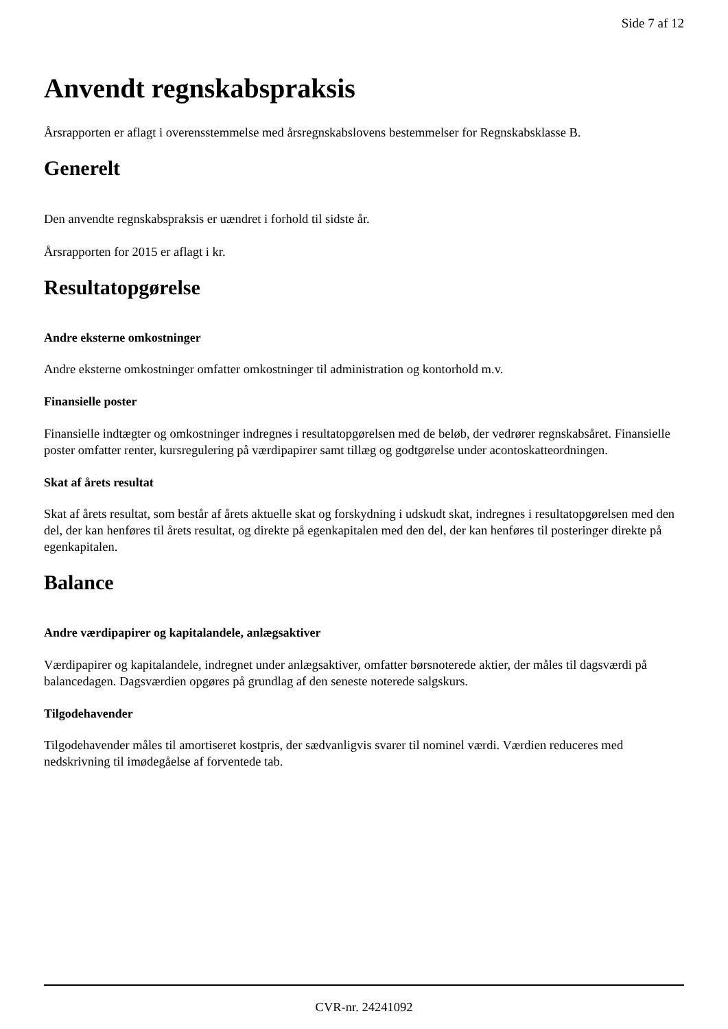Side 7 af 12
Anvendt regnskabspraksis
Årsrapporten er aflagt i overensstemmelse med årsregnskabslovens bestemmelser for Regnskabsklasse B.
Generelt
Den anvendte regnskabspraksis er uændret i forhold til sidste år.
Årsrapporten for 2015 er aflagt i kr.
Resultatopgørelse
Andre eksterne omkostninger
Andre eksterne omkostninger omfatter omkostninger til administration og kontorhold m.v.
Finansielle poster
Finansielle indtægter og omkostninger indregnes i resultatopgørelsen med de beløb, der vedrører regnskabsåret. Finansielle poster omfatter renter, kursregulering på værdipapirer samt tillæg og godtgørelse under acontoskatteordningen.
Skat af årets resultat
Skat af årets resultat, som består af årets aktuelle skat og forskydning i udskudt skat, indregnes i resultatopgørelsen med den del, der kan henføres til årets resultat, og direkte på egenkapitalen med den del, der kan henføres til posteringer direkte på egenkapitalen.
Balance
Andre værdipapirer og kapitalandele, anlægsaktiver
Værdipapirer og kapitalandele, indregnet under anlægsaktiver, omfatter børsnoterede aktier, der måles til dagsværdi på balancedagen. Dagsværdien opgøres på grundlag af den seneste noterede salgskurs.
Tilgodehavender
Tilgodehavender måles til amortiseret kostpris, der sædvanligvis svarer til nominel værdi. Værdien reduceres med nedskrivning til imødegåelse af forventede tab.
CVR-nr. 24241092